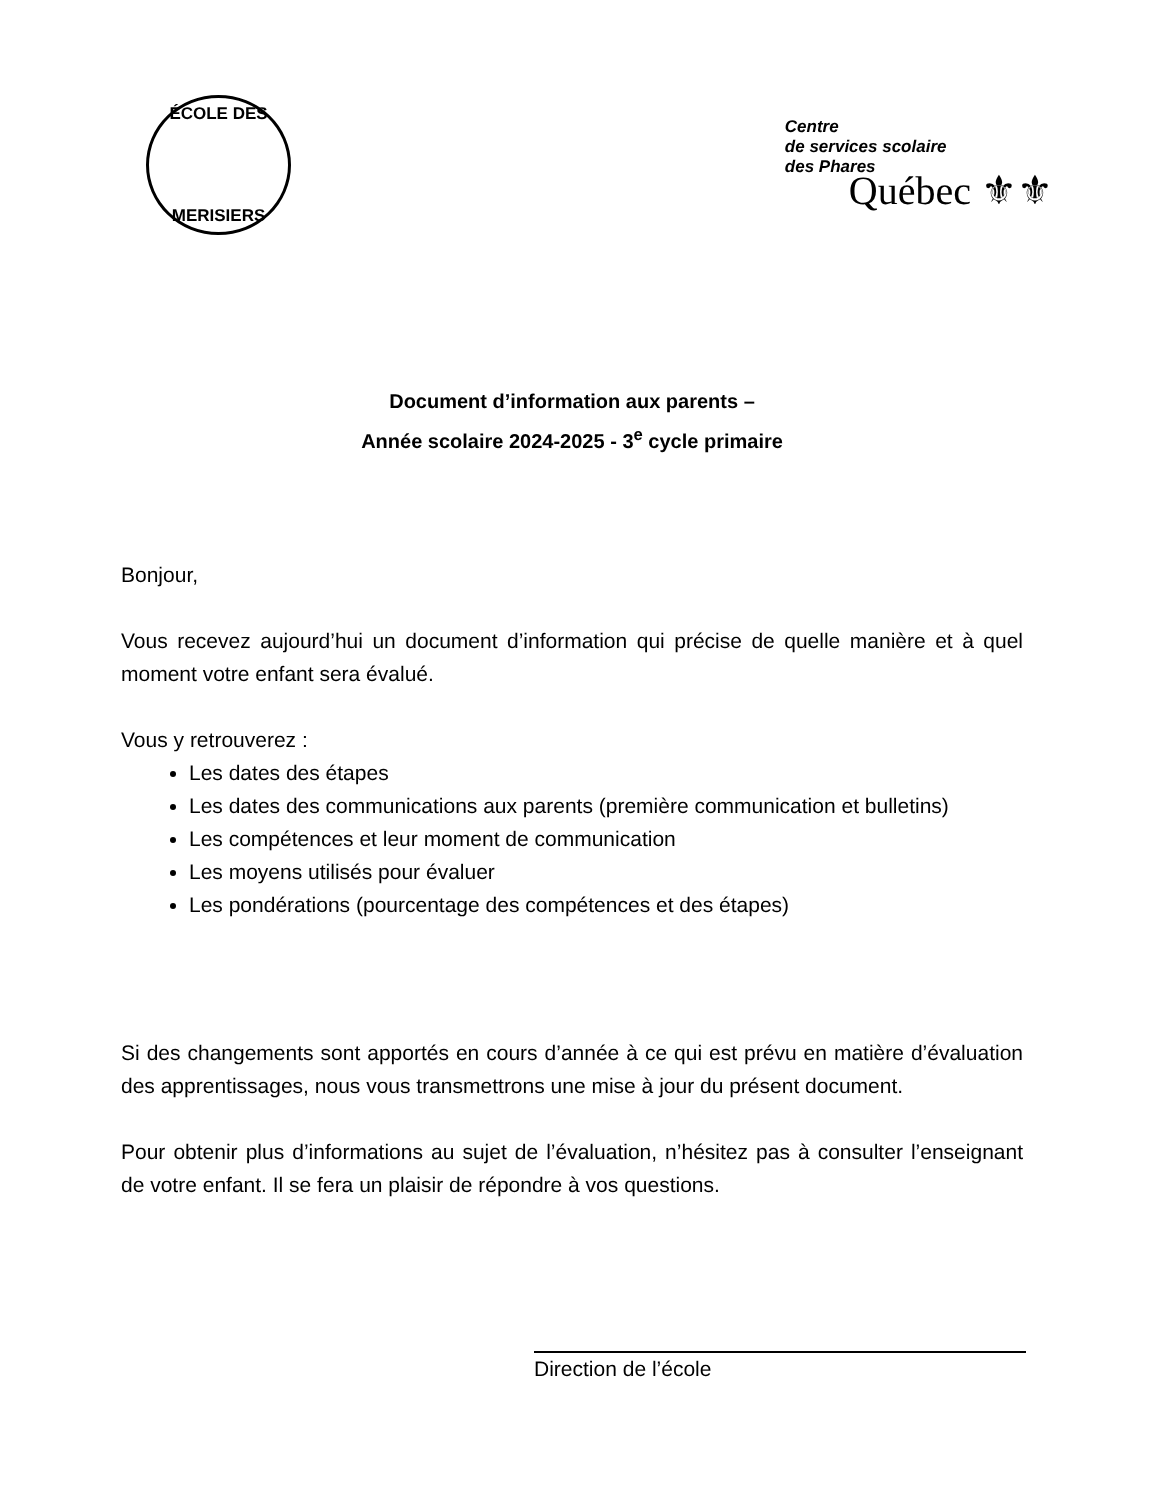ÉCOLE DES
MERISIERS
Centre
de services scolaire
des Phares
Québec ⚜⚜
Document d’information aux parents –
Année scolaire 2024-2025 - 3<sup>e</sup> cycle primaire
Bonjour,
Vous recevez aujourd’hui un document d’information qui précise de quelle manière et à quel moment votre enfant sera évalué.
Vous y retrouverez :
Les dates des étapes
Les dates des communications aux parents (première communication et bulletins)
Les compétences et leur moment de communication
Les moyens utilisés pour évaluer
Les pondérations (pourcentage des compétences et des étapes)
Si des changements sont apportés en cours d’année à ce qui est prévu en matière d’évaluation des apprentissages, nous vous transmettrons une mise à jour du présent document.
Pour obtenir plus d’informations au sujet de l’évaluation, n’hésitez pas à consulter l’enseignant de votre enfant. Il se fera un plaisir de répondre à vos questions.
Direction de l’école